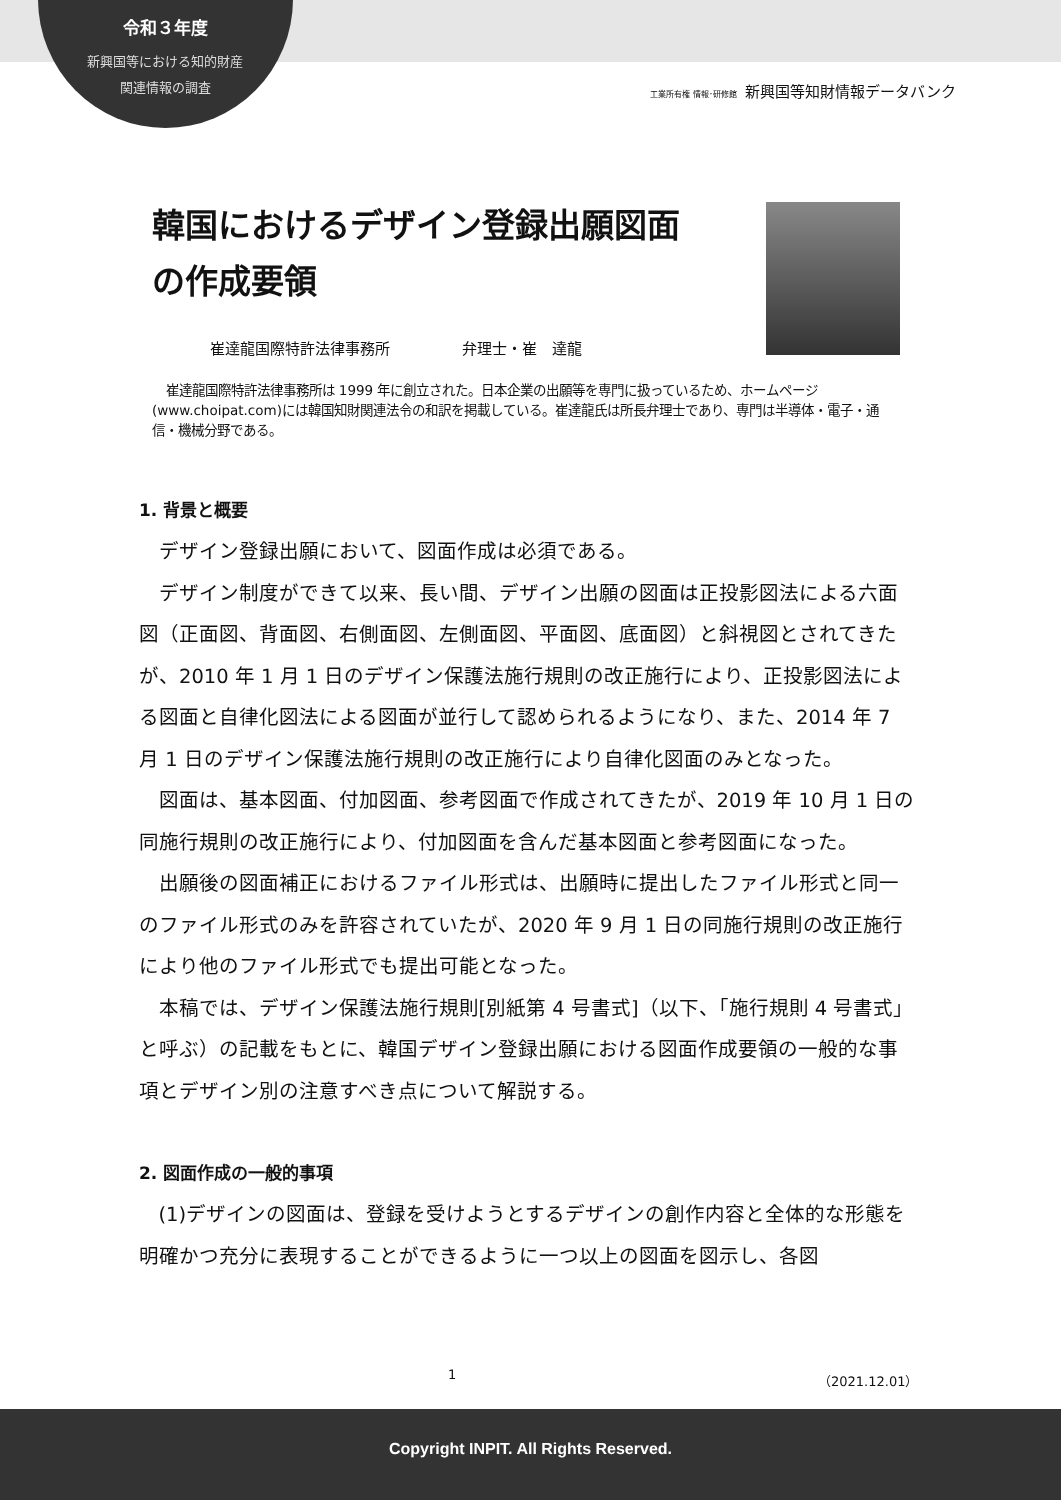令和３年度
新興国等における知的財産
関連情報の調査
工業所有権 情報･研修館 新興国等知財情報データバンク
韓国におけるデザイン登録出願図面
の作成要領
崔達龍国際特許法律事務所 弁理士・崔　達龍
崔達龍国際特許法律事務所は 1999 年に創立された。日本企業の出願等を専門に扱っているため、ホームページ(www.choipat.com)には韓国知財関連法令の和訳を掲載している。崔達龍氏は所長弁理士であり、専門は半導体・電子・通信・機械分野である。
1. 背景と概要
デザイン登録出願において、図面作成は必須である。
デザイン制度ができて以来、長い間、デザイン出願の図面は正投影図法による六面図（正面図、背面図、右側面図、左側面図、平面図、底面図）と斜視図とされてきたが、2010 年 1 月 1 日のデザイン保護法施行規則の改正施行により、正投影図法による図面と自律化図法による図面が並行して認められるようになり、また、2014 年 7 月 1 日のデザイン保護法施行規則の改正施行により自律化図面のみとなった。
図面は、基本図面、付加図面、参考図面で作成されてきたが、2019 年 10 月 1 日の同施行規則の改正施行により、付加図面を含んだ基本図面と参考図面になった。
出願後の図面補正におけるファイル形式は、出願時に提出したファイル形式と同一のファイル形式のみを許容されていたが、2020 年 9 月 1 日の同施行規則の改正施行により他のファイル形式でも提出可能となった。
本稿では、デザイン保護法施行規則[別紙第 4 号書式]（以下、「施行規則 4 号書式」と呼ぶ）の記載をもとに、韓国デザイン登録出願における図面作成要領の一般的な事項とデザイン別の注意すべき点について解説する。
2. 図面作成の一般的事項
(1)デザインの図面は、登録を受けようとするデザインの創作内容と全体的な形態を明確かつ充分に表現することができるように一つ以上の図面を図示し、各図
1 （2021.12.01）
Copyright INPIT. All Rights Reserved.